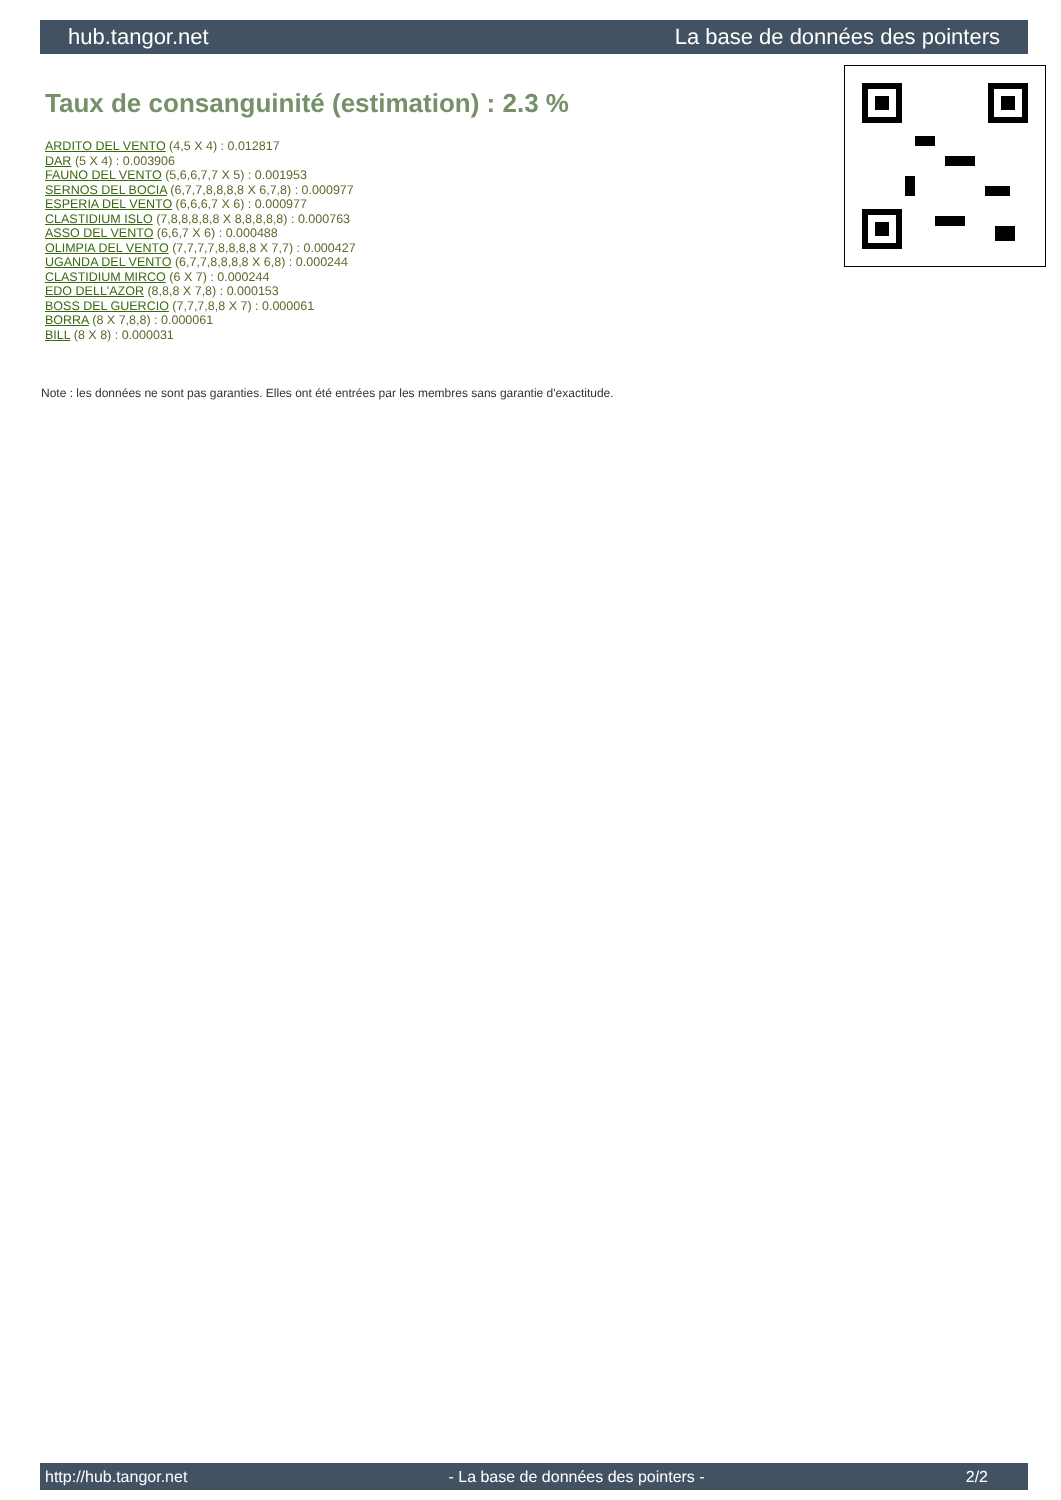hub.tangor.net La base de données des pointers
Taux de consanguinité (estimation) : 2.3 %
ARDITO DEL VENTO (4,5 X 4) : 0.012817
DAR (5 X 4) : 0.003906
FAUNO DEL VENTO (5,6,6,7,7 X 5) : 0.001953
SERNOS DEL BOCIA (6,7,7,8,8,8,8 X 6,7,8) : 0.000977
ESPERIA DEL VENTO (6,6,6,7 X 6) : 0.000977
CLASTIDIUM ISLO (7,8,8,8,8,8 X 8,8,8,8,8) : 0.000763
ASSO DEL VENTO (6,6,7 X 6) : 0.000488
OLIMPIA DEL VENTO (7,7,7,7,8,8,8,8 X 7,7) : 0.000427
UGANDA DEL VENTO (6,7,7,8,8,8,8 X 6,8) : 0.000244
CLASTIDIUM MIRCO (6 X 7) : 0.000244
EDO DELL'AZOR (8,8,8 X 7,8) : 0.000153
BOSS DEL GUERCIO (7,7,7,8,8 X 7) : 0.000061
BORRA (8 X 7,8,8) : 0.000061
BILL (8 X 8) : 0.000031
Note : les données ne sont pas garanties. Elles ont été entrées par les membres sans garantie d'exactitude.
http://hub.tangor.net - La base de données des pointers - 2/2